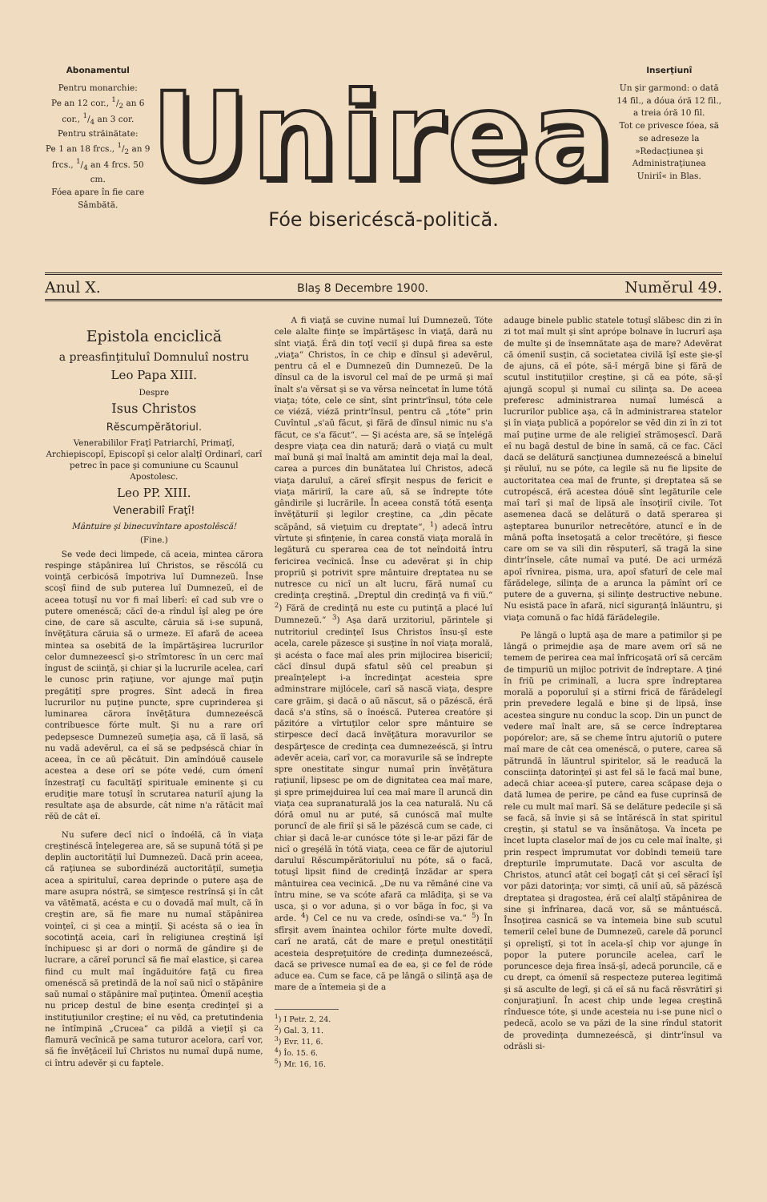Abonamentul
Pentru monarchie:
Pe an 12 cor., 1/2 an 6 cor., 1/4 an 3 cor.
Pentru străinătate:
Pe 1 an 18 frcs., 1/2 an 9 frcs., 1/4 an 4 frcs. 50 cm.
Fóea apare în fie care Sâmbătă.
Unirea
Fóe bisericéscă-politică.
Inserţiunî
Un şir garmond: o dată 14 fil., a dóua óră 12 fil., a treia óră 10 fil.
Tot ce privesce fóea, să se adreseze la »Redacţiunea şi Administraţiunea Uniriî« in Blas.
Anul X. Blaş 8 Decembre 1900. Numĕrul 49.
Epistola enciclică
a preasfinţituluî Domnuluî nostru
Leo Papa XIII.
Despre
Isus Christos
Rĕscumpĕrătoriul.
Venerabililor Fraţî Patriarchî, Primaţî, Archiepiscopî, Episcopî şi celor alalţî Ordinarî, carî petrec în pace şi comuniune cu Scaunul Apostolesc.
Leo PP. XIII.
Venerabilî Fraţî!
Mântuire şi binecuvîntare apostolêscă!
(Fine.)
Se vede deci limpede, că aceia, mintea cărora respinge stăpânirea luî Christos, se rĕscólă cu voinţă cerbicósă împotriva luî Dumnezeŭ. Înse scoşî fiind de sub puterea luî Dumnezeŭ, eî de aceea totuşî nu vor fi maî liberî: eî cad sub vre o putere omenéscă; căcî de-a rîndul îşî aleg pe óre cine, de care să asculte, căruia să i-se supună, învĕţătura căruia să o urmeze. Eî afară de aceea mintea sa osebită de la împărtăşirea lucrurilor celor dumnezeescî şi-o strîmtoresc în un cerc maî îngust de sciinţă, şi chiar şi la lucrurile acelea, carî le cunosc prin raţiune, vor ajunge maî puţin pregătiţî spre progres. Sînt adecă în firea lucrurilor nu puţine puncte, spre cuprinderea şi luminarea cărora învĕţătura dumnezeéscă contribuesce fórte mult. Şi nu a rare orî pedepsesce Dumnezeŭ sumeţia aşa, că îî lasă, să nu vadă adevĕrul, ca eî să se pedpséscă chiar în aceea, în ce aŭ pĕcătuit. Din amîndóuĕ causele acestea a dese orî se póte vedé, cum ómenî înzestraţî cu facultăţî spirituale eminente şi cu erudiţie mare totuşî în scrutarea naturiî ajung la resultate aşa de absurde, cât nime n'a rătăcit maî rĕŭ de cât eî.
Nu sufere decî nicî o îndoélă, că în viaţa creştinéscă înţelegerea are, să se supună tótă şi pe deplin auctorităţiî luî Dumnezeŭ. Dacă prin aceea, că raţiunea se subordinéză auctorităţiî, sumeţia acea a spirituluî, carea deprinde o putere aşa de mare asupra nóstră, se simţesce restrînsă şi în cât va vătĕmată, acésta e cu o dovadă maî mult, că în creştin are, să fie mare nu numaî stăpânirea voinţeî, ci şi cea a minţiî. Şi acésta să o iea în socotinţă aceia, carî în religiunea creştină îşî închipuesc şi ar dori o normă de gândire şi de lucrare, a căreî poruncî să fie maî elastice, şi carea fiind cu mult maî îngăduitóre faţă cu firea omenéscă să pretindă de la noî saŭ nicî o stăpânire saŭ numaî o stăpânire maî puţintea. Ómeniî aceştia nu pricep destul de bine esenţa credinţeî şi a instituţiunilor creştine; eî nu vĕd, ca pretutindenia ne întîmpină „Crucea“ ca pildă a vieţiî şi ca flamură vecînică pe sama tuturor acelora, carî vor, să fie învĕţăceiî luî Christos nu numaî după nume, ci întru adevĕr şi cu faptele.
A fi viaţă se cuvine numaî luî Dumnezeŭ. Tóte cele alalte fiinţe se împărtăşesc în viaţă, dară nu sînt viaţă. Éră din toţî veciî şi după firea sa este „viaţa“ Christos, în ce chip e dînsul şi adevĕrul, pentru că el e Dumnezeŭ din Dumnezeŭ. De la dînsul ca de la isvorul cel maî de pe urmă şi maî înalt s'a vĕrsat şi se va vĕrsa neîncetat în lume tótă viaţa; tóte, cele ce sînt, sînt printr'însul, tóte cele ce viéză, viéză printr'însul, pentru că „tóte“ prin Cuvîntul „s'aŭ făcut, şi fără de dînsul nimic nu s'a făcut, ce s'a făcut“. — Şi acésta are, să se înţelégă despre viaţa cea din natură; dară o viaţă cu mult maî bună şi maî înaltă am amintit deja maî la deal, carea a purces din bunătatea luî Christos, adecă viaţa daruluî, a căreî sfîrşit nespus de fericit e viaţa măririî, la care aŭ, să se îndrepte tóte gândirile şi lucrările. În aceea constă tótă esenţa învĕţăturiî şi legilor creştine, ca „din pĕcate scăpând, să vieţuim cu dreptate“, <sup>1</sup>) adecă întru vîrtute şi sfinţenie, în carea constă viaţa morală în legătură cu sperarea cea de tot neîndoită întru fericirea vecînică. Înse cu adevĕrat şi în chip propriŭ şi potrivit spre mântuire dreptatea nu se nutresce cu nicî un alt lucru, fără numaî cu credinţa creştină. „Dreptul din credinţă va fi viŭ.“ <sup>2</sup>) Fără de credinţă nu este cu putinţă a placé luî Dumnezeŭ.“ <sup>3</sup>) Aşa dară urzitoriul, părintele şi nutritoriul credinţeî Isus Christos însu-şî este acela, carele păzesce şi susţine în noî viaţa morală, şi acésta o face maî ales prin mijlocirea bisericiî; căcî dînsul după sfatul sĕŭ cel preabun şi preaînţelept i-a încredinţat acesteia spre adminstrare mijlócele, carî să nască viaţa, despre care grăim, şi dacă o aŭ născut, să o păzéscă, éră dacă s'a stîns, să o înoéscă. Puterea creatóre şi păzitóre a vîrtuţilor celor spre mântuire se stirpesce decî dacă învĕţătura moravurilor se despărţesce de credinţa cea dumnezeéscă, şi întru adevĕr aceia, carî vor, ca moravurile să se îndrepte spre onestitate singur numaî prin învĕţătura raţiuniî, lipsesc pe om de dignitatea cea maî mare, şi spre primejduirea luî cea maî mare îl aruncă din viaţa cea supranaturală jos la cea naturală. Nu că dóră omul nu ar puté, să cunóscă maî multe poruncî de ale firiî şi să le păzéscă cum se cade, ci chiar şi dacă le-ar cunósce tóte şi le-ar păzi făr de nicî o greşélă în tótă viaţa, ceea ce făr de ajutoriul daruluî Rĕscumpĕrătoriuluî nu póte, să o facă, totuşî lipsit fiind de credinţă înzădar ar spera mântuirea cea vecinică. „De nu va rĕmâné cine va întru mine, se va scóte afară ca mlădiţa, şi se va usca, şi o vor aduna, şi o vor băga în foc, şi va arde. <sup>4</sup>) Cel ce nu va crede, osîndi-se va.“ <sup>5</sup>) În sfîrşit avem înaintea ochilor fórte multe dovedî, carî ne arată, cât de mare e preţul onestităţiî acesteia despreţuitóre de credinţa dumnezeéscă, dacă se privesce numaî ea de ea, şi ce fel de róde aduce ea. Cum se face, că pe lângă o silinţă aşa de mare de a întemeia şi de a
<sup>1</sup>) I Petr. 2, 24.
<sup>2</sup>) Gal. 3, 11.
<sup>3</sup>) Evr. 11, 6.
<sup>4</sup>) Îo. 15. 6.
<sup>5</sup>) Mr. 16, 16.
adauge binele public statele totuşî slăbesc din zi în zi tot maî mult şi sînt aprópe bolnave în lucrurî aşa de multe şi de însemnătate aşa de mare? Adevĕrat că ómeniî susţin, că societatea civilă îşî este şie-şî de ajuns, că eî póte, să-î mérgă bine şi fără de scutul instituţiilor creştine, şi că ea póte, să-şî ajungă scopul şi numaî cu silinţa sa. De aceea preferesc administrarea numaî luméscă a lucrurilor publice aşa, că în administrarea statelor şi în viaţa publică a popórelor se vĕd din zi în zi tot maî puţine urme de ale religieî strămoşescî. Dară eî nu bagă destul de bine în samă, că ce fac. Căcî dacă se delătură sancţiunea dumnezeéscă a bineluî şi rĕuluî, nu se póte, ca legile să nu fie lipsite de auctoritatea cea maî de frunte, şi dreptatea să se cutropéscă, éră acestea dóuĕ sînt legăturile cele maî tarî şi maî de lipsă ale însoţiriî civile. Tot asemenea dacă se delătură o dată sperarea şi aşteptarea bunurilor netrecĕtóre, atuncî e în de mână pofta însetoşată a celor trecĕtóre, şi fiesce care om se va sili din rĕsputerî, să tragă la sine dintr'însele, câte numaî va puté. De aci urméză apoî rîvnirea, pisma, ura, apoî sfaturî de cele maî fărădelege, silinţa de a arunca la pămînt orî ce putere de a guverna, şi silinţe destructive nebune. Nu esistă pace în afară, nicî siguranţă înlăuntru, şi viaţa comună o fac hîdă fărădelegile.
Pe lângă o luptă aşa de mare a patimilor şi pe lângă o primejdie aşa de mare avem orî să ne temem de perirea cea maî înfricoşată orî să cercăm de timpuriŭ un mijloc potrivit de îndreptare. A ţiné în friŭ pe criminalî, a lucra spre îndreptarea morală a poporuluî şi a stîrni frică de fărădelegî prin prevedere legală e bine şi de lipsă, înse acestea singure nu conduc la scop. Din un punct de vedere maî înalt are, să se cerce îndreptarea popórelor; are, să se cheme întru ajutoriŭ o putere maî mare de cât cea omenéscă, o putere, carea să pătrundă în lăuntrul spiritelor, să le readucă la consciinţa datorinţeî şi ast fel să le facă maî bune, adecă chiar aceea-şî putere, carea scăpase deja o dată lumea de perire, pe când ea fuse cuprinsă de rele cu mult maî marî. Să se delăture pedecile şi să se facă, să învie şi să se întăréscă în stat spiritul creştin, şi statul se va însănătoşa. Va înceta pe încet lupta claselor maî de jos cu cele maî înalte, şi prin respect împrumutat vor dobîndi temeiŭ tare drepturile împrumutate. Dacă vor asculta de Christos, atuncî atât ceî bogaţî cât şi ceî sĕracî îşî vor păzi datorinţa; vor simţi, că uniî aŭ, să păzéscă dreptatea şi dragostea, éră ceî alalţî stăpânirea de sine şi înfrînarea, dacă vor, să se mântuéscă. Însoţirea casnică se va întemeia bine sub scutul temeriî celeî bune de Dumnezeŭ, carele dă poruncî şi opreliştî, şi tot în acela-şî chip vor ajunge în popor la putere poruncile acelea, carî le poruncesce deja firea însă-şî, adecă poruncile, că e cu drept, ca ómeniî să respecteze puterea legitimă şi să asculte de legî, şi că eî să nu facă rĕsvrătirî şi conjuraţiunî. În acest chip unde legea creştină rînduesce tóte, şi unde acesteia nu i-se pune nicî o pedecă, acolo se va păzi de la sine rîndul statorit de provedinţa dumnezeéscă, şi dintr'însul va odrăsli si-